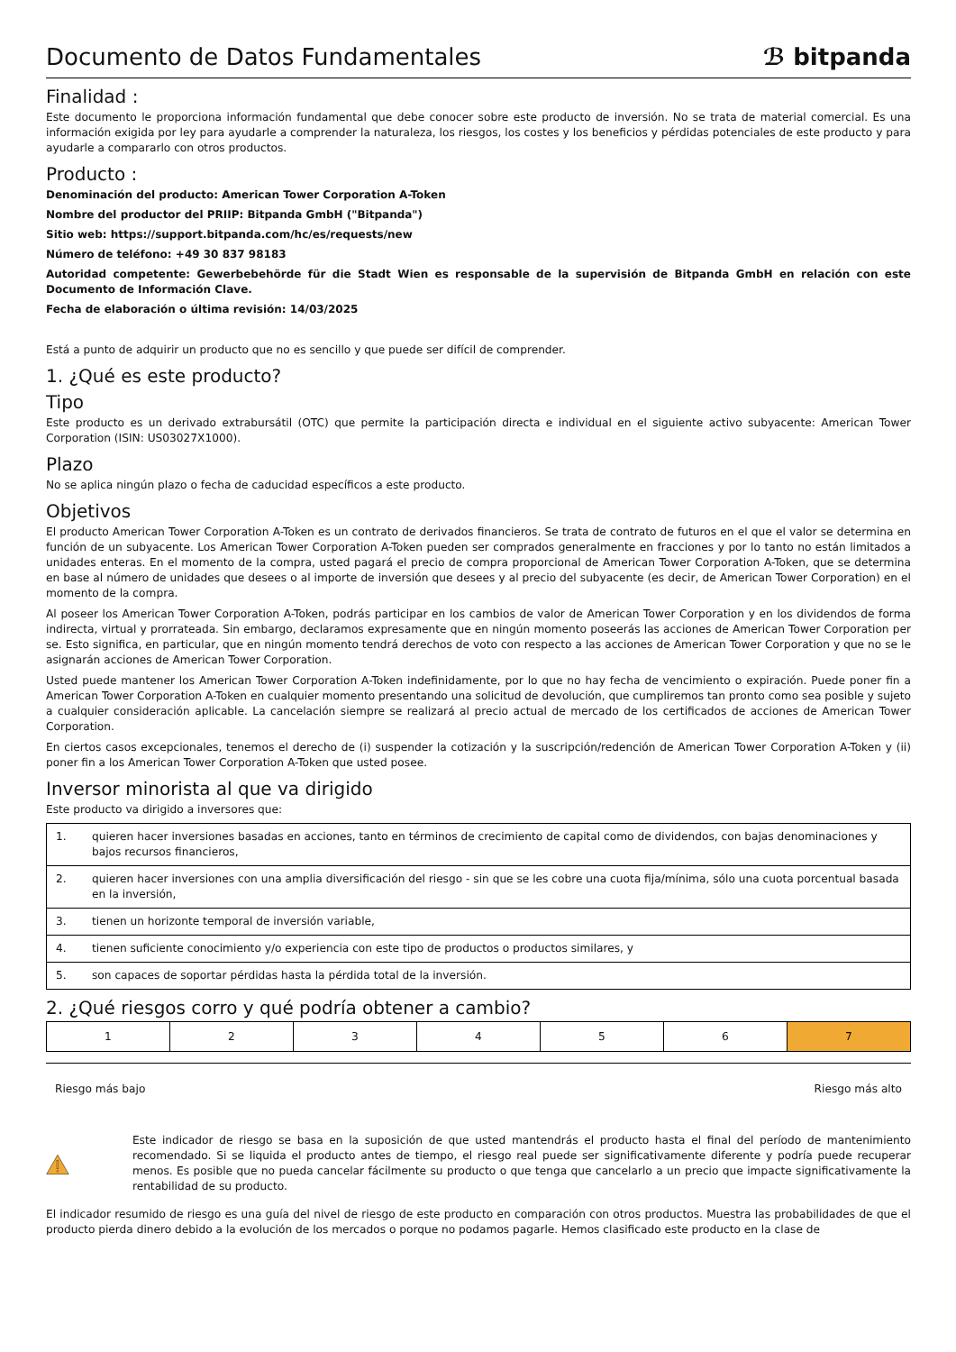Documento de Datos Fundamentales
ℬ bitpanda
Finalidad :
Este documento le proporciona información fundamental que debe conocer sobre este producto de inversión. No se trata de material comercial. Es una información exigida por ley para ayudarle a comprender la naturaleza, los riesgos, los costes y los beneficios y pérdidas potenciales de este producto y para ayudarle a compararlo con otros productos.
Producto :
Denominación del producto: American Tower Corporation A-Token
Nombre del productor del PRIIP: Bitpanda GmbH ("Bitpanda")
Sitio web: https://support.bitpanda.com/hc/es/requests/new
Número de teléfono: +49 30 837 98183
Autoridad competente: Gewerbebehörde für die Stadt Wien es responsable de la supervisión de Bitpanda GmbH en relación con este Documento de Información Clave.
Fecha de elaboración o última revisión: 14/03/2025
Está a punto de adquirir un producto que no es sencillo y que puede ser difícil de comprender.
1. ¿Qué es este producto?
Tipo
Este producto es un derivado extrabursátil (OTC) que permite la participación directa e individual en el siguiente activo subyacente: American Tower Corporation (ISIN: US03027X1000).
Plazo
No se aplica ningún plazo o fecha de caducidad específicos a este producto.
Objetivos
El producto American Tower Corporation A-Token es un contrato de derivados financieros. Se trata de contrato de futuros en el que el valor se determina en función de un subyacente. Los American Tower Corporation A-Token pueden ser comprados generalmente en fracciones y por lo tanto no están limitados a unidades enteras. En el momento de la compra, usted pagará el precio de compra proporcional de American Tower Corporation A-Token, que se determina en base al número de unidades que desees o al importe de inversión que desees y al precio del subyacente (es decir, de American Tower Corporation) en el momento de la compra.
Al poseer los American Tower Corporation A-Token, podrás participar en los cambios de valor de American Tower Corporation y en los dividendos de forma indirecta, virtual y prorrateada. Sin embargo, declaramos expresamente que en ningún momento poseerás las acciones de American Tower Corporation per se. Esto significa, en particular, que en ningún momento tendrá derechos de voto con respecto a las acciones de American Tower Corporation y que no se le asignarán acciones de American Tower Corporation.
Usted puede mantener los American Tower Corporation A-Token indefinidamente, por lo que no hay fecha de vencimiento o expiración. Puede poner fin a American Tower Corporation A-Token en cualquier momento presentando una solicitud de devolución, que cumpliremos tan pronto como sea posible y sujeto a cualquier consideración aplicable. La cancelación siempre se realizará al precio actual de mercado de los certificados de acciones de American Tower Corporation.
En ciertos casos excepcionales, tenemos el derecho de (i) suspender la cotización y la suscripción/redención de American Tower Corporation A-Token y (ii) poner fin a los American Tower Corporation A-Token que usted posee.
Inversor minorista al que va dirigido
Este producto va dirigido a inversores que:
| 1. | quieren hacer inversiones basadas en acciones, tanto en términos de crecimiento de capital como de dividendos, con bajas denominaciones y bajos recursos financieros, |
| 2. | quieren hacer inversiones con una amplia diversificación del riesgo - sin que se les cobre una cuota fija/mínima, sólo una cuota porcentual basada en la inversión, |
| 3. | tienen un horizonte temporal de inversión variable, |
| 4. | tienen suficiente conocimiento y/o experiencia con este tipo de productos o productos similares, y |
| 5. | son capaces de soportar pérdidas hasta la pérdida total de la inversión. |
2. ¿Qué riesgos corro y qué podría obtener a cambio?
| 1 | 2 | 3 | 4 | 5 | 6 | 7 |
Riesgo más bajo Riesgo más alto
Este indicador de riesgo se basa en la suposición de que usted mantendrás el producto hasta el final del período de mantenimiento recomendado. Si se liquida el producto antes de tiempo, el riesgo real puede ser significativamente diferente y podría puede recuperar menos. Es posible que no pueda cancelar fácilmente su producto o que tenga que cancelarlo a un precio que impacte significativamente la rentabilidad de su producto.
El indicador resumido de riesgo es una guía del nivel de riesgo de este producto en comparación con otros productos. Muestra las probabilidades de que el producto pierda dinero debido a la evolución de los mercados o porque no podamos pagarle. Hemos clasificado este producto en la clase de